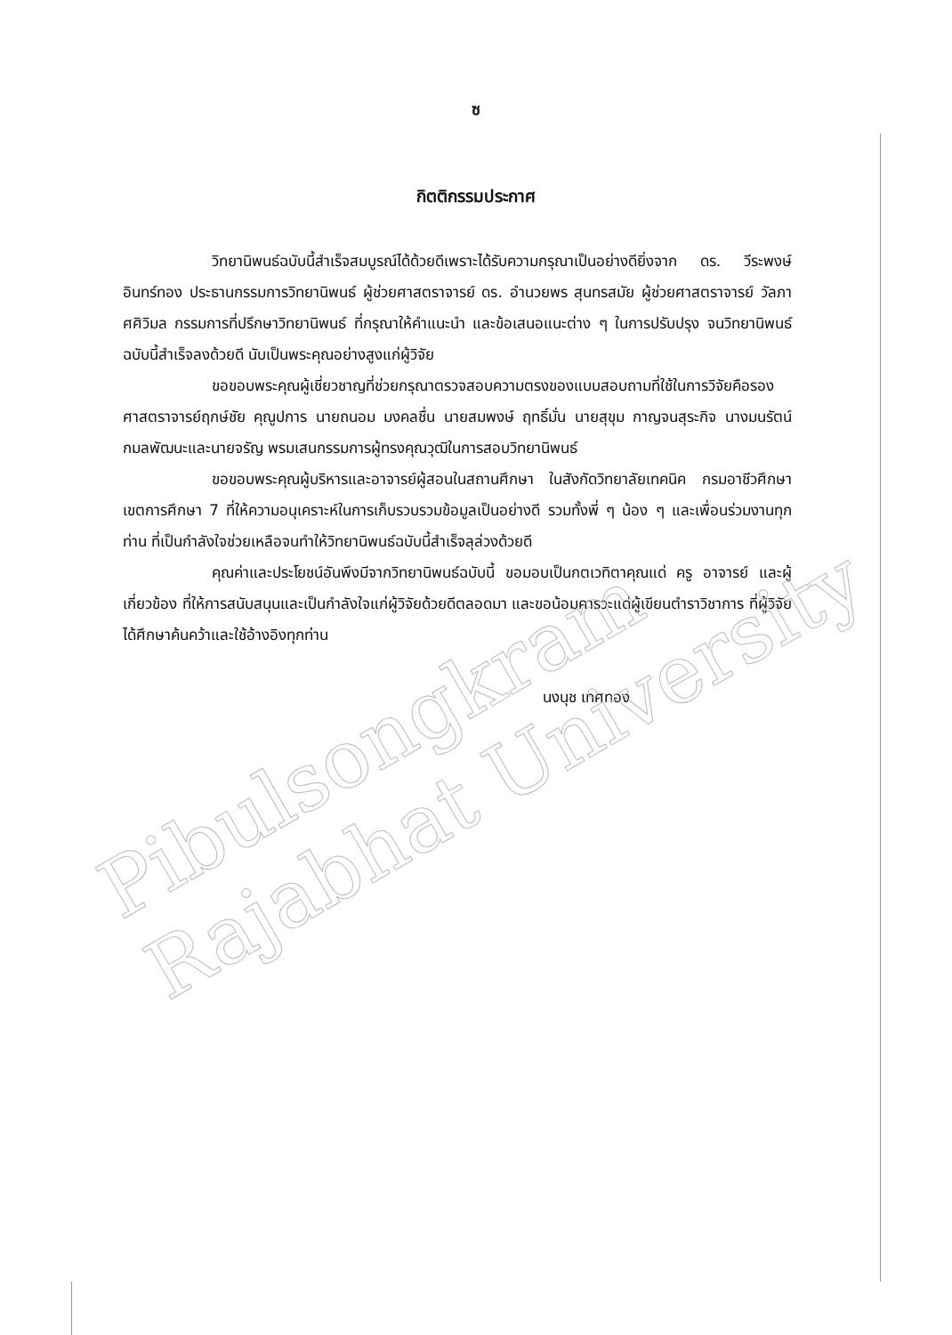Pibulsongkram Rajabhat University
ซ
กิตติกรรมประกาศ
วิทยานิพนธ์ฉบับนี้สำเร็จสมบูรณ์ได้ด้วยดีเพราะได้รับความกรุณาเป็นอย่างดียิ่งจาก ดร. วีระพงษ์ อินทร์ทอง ประธานกรรมการวิทยานิพนธ์ ผู้ช่วยศาสตราจารย์ ดร. อำนวยพร สุนทรสมัย ผู้ช่วยศาสตราจารย์ วัลภา ศศิวิมล กรรมการที่ปรึกษาวิทยานิพนธ์ ที่กรุณาให้คำแนะนำ และข้อเสนอแนะต่าง ๆ ในการปรับปรุง จนวิทยานิพนธ์ฉบับนี้สำเร็จลงด้วยดี นับเป็นพระคุณอย่างสูงแก่ผู้วิจัย
ขอขอบพระคุณผู้เชี่ยวชาญที่ช่วยกรุณาตรวจสอบความตรงของแบบสอบถามที่ใช้ในการวิจัยคือรองศาสตราจารย์ฤกษ์ชัย คุณูปการ นายถนอม มงคลชื่น นายสมพงษ์ ฤทธิ์มั่น นายสุขุม กาญจนสุระกิจ นางมนรัตน์ กมลพัฒนะและนายจรัญ พรมเสนกรรมการผู้ทรงคุณวุฒิในการสอบวิทยานิพนธ์
ขอขอบพระคุณผู้บริหารและอาจารย์ผู้สอนในสถานศึกษา ในสังกัดวิทยาลัยเทคนิค กรมอาชีวศึกษา เขตการศึกษา 7 ที่ให้ความอนุเคราะห์ในการเก็บรวบรวมข้อมูลเป็นอย่างดี รวมทั้งพี่ ๆ น้อง ๆ และเพื่อนร่วมงานทุกท่าน ที่เป็นกำลังใจช่วยเหลือจนทำให้วิทยานิพนธ์ฉบับนี้สำเร็จลุล่วงด้วยดี
คุณค่าและประโยชน์อันพึงมีจากวิทยานิพนธ์ฉบับนี้ ขอมอบเป็นกตเวทิตาคุณแด่ ครู อาจารย์ และผู้เกี่ยวข้อง ที่ให้การสนับสนุนและเป็นกำลังใจแก่ผู้วิจัยด้วยดีตลอดมา และขอน้อมคารวะแด่ผู้เขียนตำราวิชาการ ที่ผู้วิจัยได้ศึกษาค้นคว้าและใช้อ้างอิงทุกท่าน
นงนุช เทศทอง